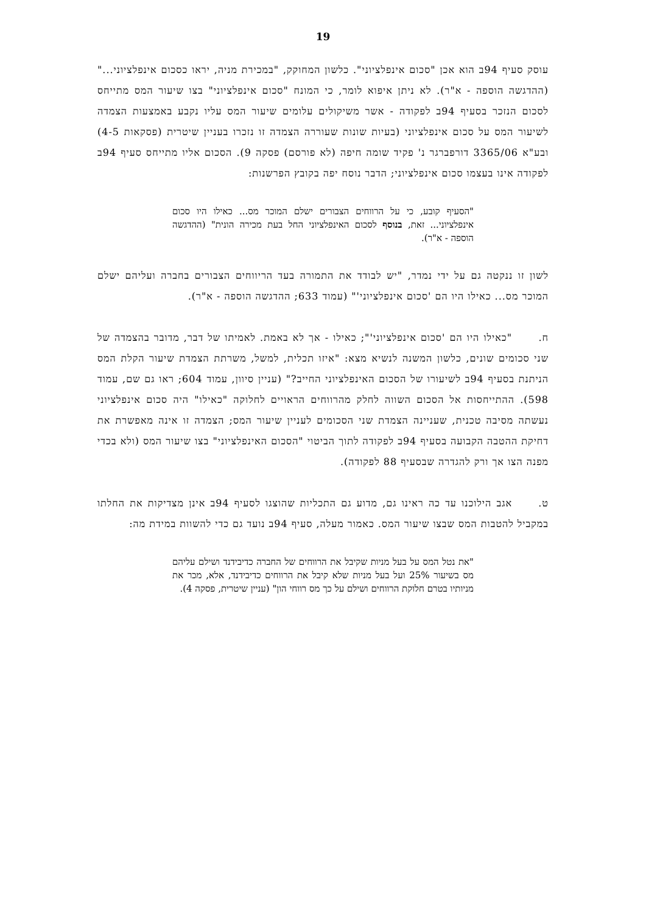19
עוסק סעיף 94ב הוא אכן "סכום אינפלציוני". כלשון המחוקק, "במכירת מניה, יראו כסכום אינפלציוני..." (ההדגשה הוספה - א"ר). לא ניתן איפוא לומר, כי המונח "סכום אינפלציוני" בצו שיעור המס מתייחס לסכום הנזכר בסעיף 94ב לפקודה - אשר משיקולים עלומים שיעור המס עליו נקבע באמצעות הצמדה לשיעור המס על סכום אינפלציוני (בעיות שונות שעוררה הצמדה זו נזכרו בעניין שיטרית (פסקאות 4-5) ובע"א 3365/06 דורפברגר נ' פקיד שומה חיפה (לא פורסם) פסקה 9). הסכום אליו מתייחס סעיף 94ב לפקודה אינו בעצמו סכום אינפלציוני; הדבר נוסח יפה בקובץ הפרשנות:
"הסעיף קובע, כי על הרווחים הצבורים ישלם המוכר מס... כאילו היו סכום אינפלציוני... זאת, בנוסף לסכום האינפלציוני החל בעת מכירה הונית" (ההדגשה הוספה - א"ר).
לשון זו ננקטה גם על ידי נמדר, "יש לבודד את התמורה בעד הריווחים הצבורים בחברה ועליהם ישלם המוכר מס... כאילו היו הם 'סכום אינפלציוני'" (עמוד 633; ההדגשה הוספה - א"ר).
ח. "כאילו היו הם 'סכום אינפלציוני'"; כאילו - אך לא באמת. לאמיתו של דבר, מדובר בהצמדה של שני סכומים שונים, כלשון המשנה לנשיא מצא: "איזו תכלית, למשל, משרתת הצמדת שיעור הקלת המס הניתנת בסעיף 94ב לשיעורו של הסכום האינפלציוני החייב?" (עניין סיוון, עמוד 604; ראו גם שם, עמוד 598). ההתייחסות אל הסכום השווה לחלק מהרווחים הראויים לחלוקה "כאילו" היה סכום אינפלציוני נעשתה מסיבה טכנית, שעניינה הצמדת שני הסכומים לעניין שיעור המס; הצמדה זו אינה מאפשרת את דחיקת ההטבה הקבועה בסעיף 94ב לפקודה לתוך הביטוי "הסכום האינפלציוני" בצו שיעור המס (ולא בכדי מפנה הצו אך ורק להגדרה שבסעיף 88 לפקודה).
ט. אגב הילוכנו עד כה ראינו גם, מדוע גם התכליות שהוצגו לסעיף 94ב אינן מצדיקות את החלתו במקביל להטבות המס שבצו שיעור המס. כאמור מעלה, סעיף 94ב נועד גם כדי להשוות במידת מה:
"את נטל המס על בעל מניות שקיבל את הרווחים של החברה כדיבידנד ושילם עליהם מס בשיעור 25% ועל בעל מניות שלא קיבל את הרווחים כדיבידנד, אלא, מכר את מניותיו בטרם חלוקת הרווחים ושילם על כך מס רווחי הון" (עניין שיטרית, פסקה 4).